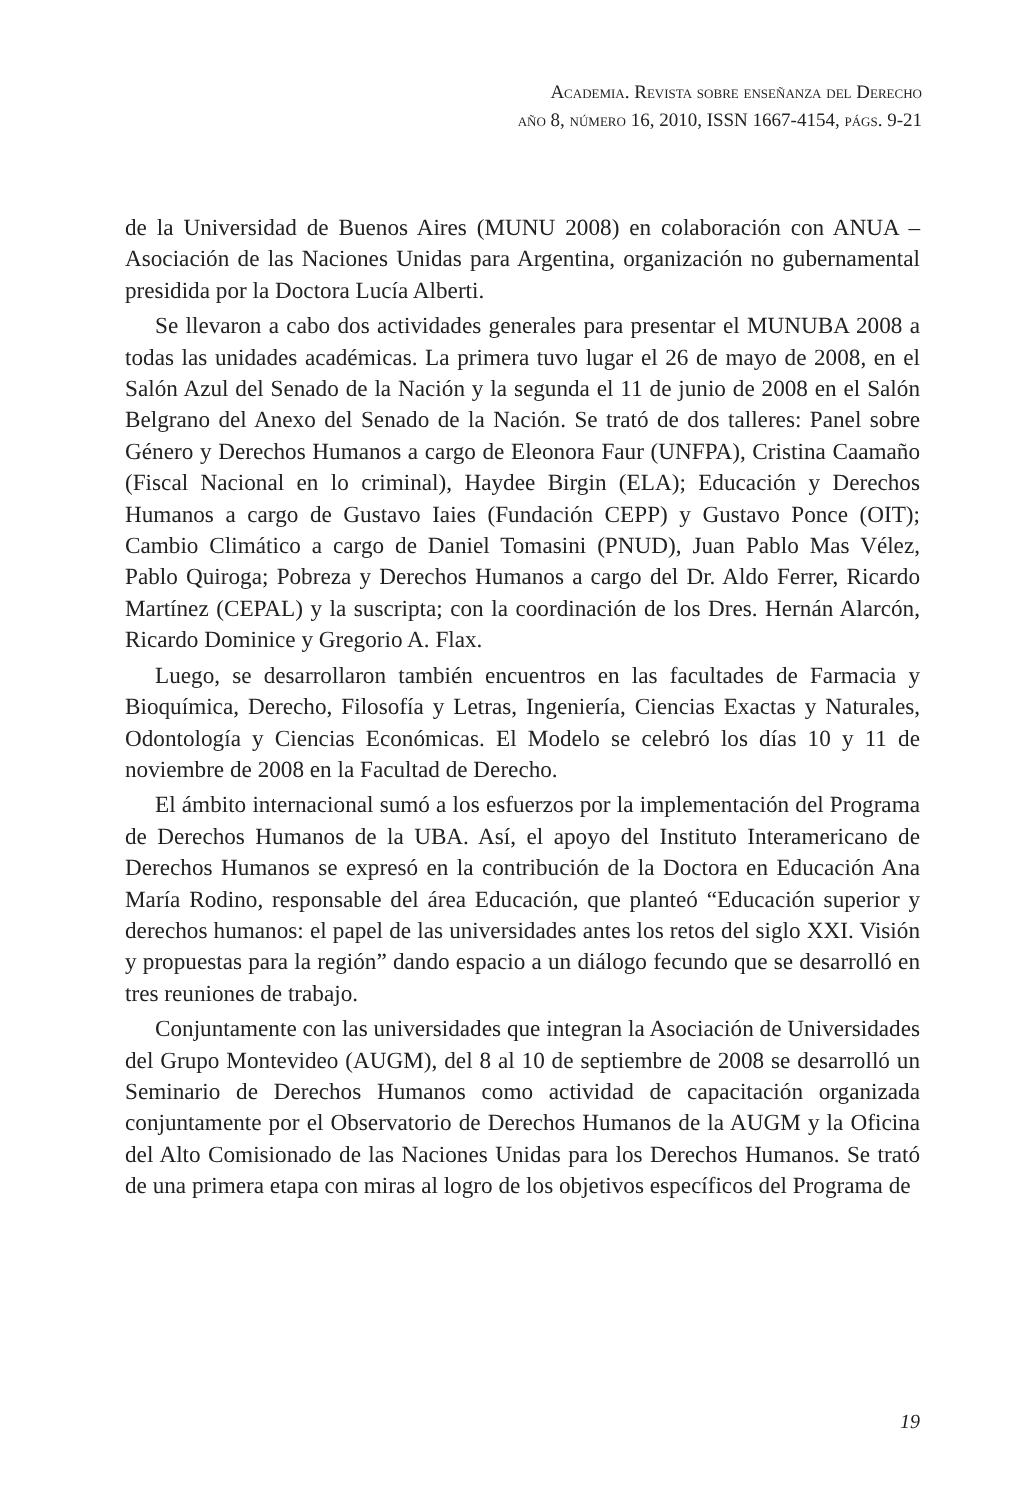Academia. Revista sobre enseñanza del Derecho
año 8, número 16, 2010, ISSN 1667-4154, págs. 9-21
de la Universidad de Buenos Aires (MUNU 2008) en colaboración con ANUA – Asociación de las Naciones Unidas para Argentina, organización no gubernamental presidida por la Doctora Lucía Alberti.
Se llevaron a cabo dos actividades generales para presentar el MUNUBA 2008 a todas las unidades académicas. La primera tuvo lugar el 26 de mayo de 2008, en el Salón Azul del Senado de la Nación y la segunda el 11 de junio de 2008 en el Salón Belgrano del Anexo del Senado de la Nación. Se trató de dos talleres: Panel sobre Género y Derechos Humanos a cargo de Eleonora Faur (UNFPA), Cristina Caamaño (Fiscal Nacional en lo criminal), Haydee Birgin (ELA); Educación y Derechos Humanos a cargo de Gustavo Iaies (Fundación CEPP) y Gustavo Ponce (OIT); Cambio Climático a cargo de Daniel Tomasini (PNUD), Juan Pablo Mas Vélez, Pablo Quiroga; Pobreza y Derechos Humanos a cargo del Dr. Aldo Ferrer, Ricardo Martínez (CEPAL) y la suscripta; con la coordinación de los Dres. Hernán Alarcón, Ricardo Dominice y Gregorio A. Flax.
Luego, se desarrollaron también encuentros en las facultades de Farmacia y Bioquímica, Derecho, Filosofía y Letras, Ingeniería, Ciencias Exactas y Naturales, Odontología y Ciencias Económicas. El Modelo se celebró los días 10 y 11 de noviembre de 2008 en la Facultad de Derecho.
El ámbito internacional sumó a los esfuerzos por la implementación del Programa de Derechos Humanos de la UBA. Así, el apoyo del Instituto Interamericano de Derechos Humanos se expresó en la contribución de la Doctora en Educación Ana María Rodino, responsable del área Educación, que planteó “Educación superior y derechos humanos: el papel de las universidades antes los retos del siglo XXI. Visión y propuestas para la región” dando espacio a un diálogo fecundo que se desarrolló en tres reuniones de trabajo.
Conjuntamente con las universidades que integran la Asociación de Universidades del Grupo Montevideo (AUGM), del 8 al 10 de septiembre de 2008 se desarrolló un Seminario de Derechos Humanos como actividad de capacitación organizada conjuntamente por el Observatorio de Derechos Humanos de la AUGM y la Oficina del Alto Comisionado de las Naciones Unidas para los Derechos Humanos. Se trató de una primera etapa con miras al logro de los objetivos específicos del Programa de
19